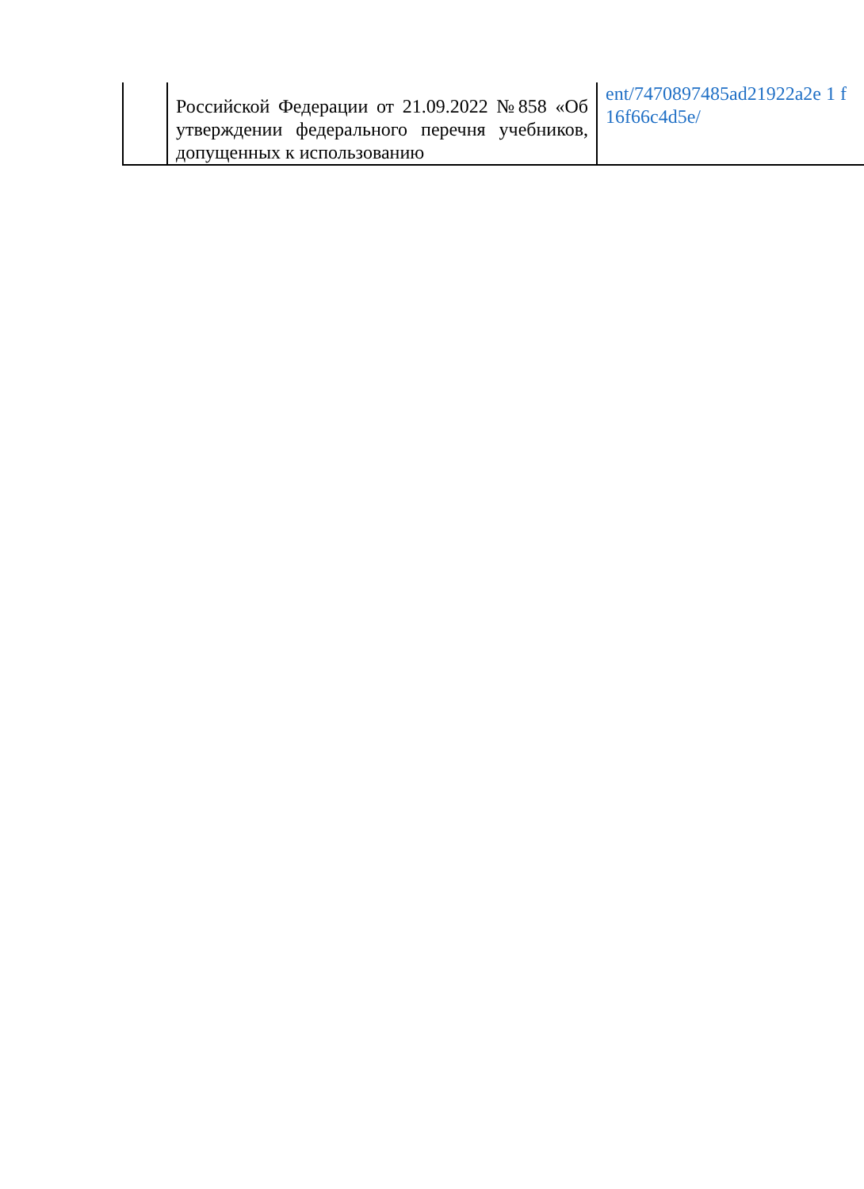| | Российской Федерации от 21.09.2022 №858 «Об утверждении федерального перечня учебников, допущенных к использованию | ent/7470897485ad21922a2e 1 f 16f66c4d5e/ |